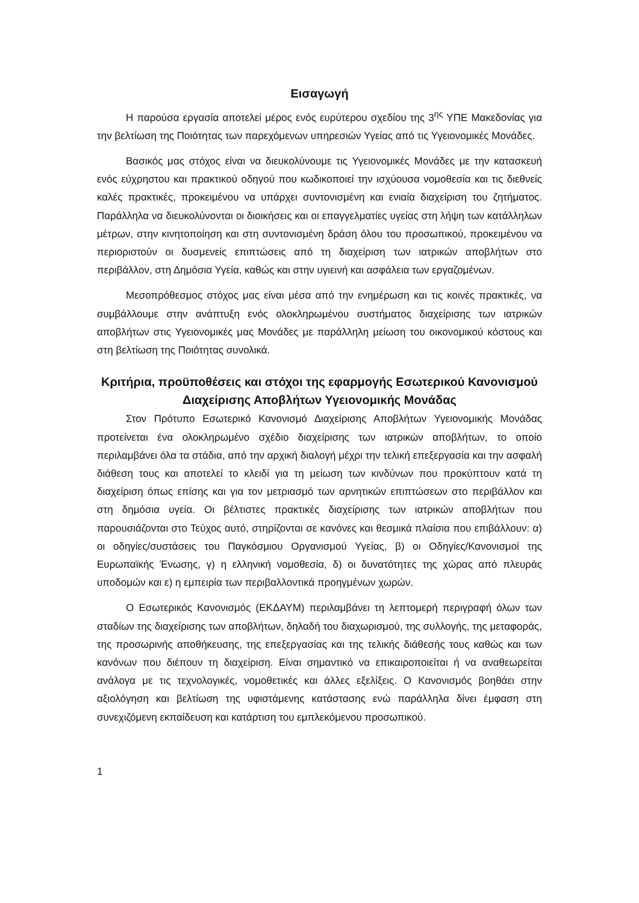Εισαγωγή
Η παρούσα εργασία αποτελεί μέρος ενός ευρύτερου σχεδίου της 3<sup>ης</sup> ΥΠΕ Μακεδονίας για την βελτίωση της Ποιότητας των παρεχόμενων υπηρεσιών Υγείας από τις Υγειονομικές Μονάδες.
Βασικός μας στόχος είναι να διευκολύνουμε τις Υγειονομικές Μονάδες με την κατασκευή ενός εύχρηστου και πρακτικού οδηγού που κωδικοποιεί την ισχύουσα νομοθεσία και τις διεθνείς καλές πρακτικές, προκειμένου να υπάρχει συντονισμένη και ενιαία διαχείριση του ζητήματος. Παράλληλα να διευκολύνονται οι διοικήσεις και οι επαγγελματίες υγείας στη λήψη των κατάλληλων μέτρων, στην κινητοποίηση και στη συντονισμένη δράση όλου του προσωπικού, προκειμένου να περιοριστούν οι δυσμενείς επιπτώσεις από τη διαχείριση των ιατρικών αποβλήτων στο περιβάλλον, στη Δημόσια Υγεία, καθώς και στην υγιεινή και ασφάλεια των εργαζομένων.
Μεσοπρόθεσμος στόχος μας είναι μέσα από την ενημέρωση και τις κοινές πρακτικές, να συμβάλλουμε στην ανάπτυξη ενός ολοκληρωμένου συστήματος διαχείρισης των ιατρικών αποβλήτων στις Υγειονομικές μας Μονάδες με παράλληλη μείωση του οικονομικού κόστους και στη βελτίωση της Ποιότητας συνολικά.
Κριτήρια, προϋποθέσεις και στόχοι της εφαρμογής Εσωτερικού Κανονισμού Διαχείρισης Αποβλήτων Υγειονομικής Μονάδας
Στον Πρότυπο Εσωτερικό Κανονισμό Διαχείρισης Αποβλήτων Υγειονομικής Μονάδας προτείνεται ένα ολοκληρωμένο σχέδιο διαχείρισης των ιατρικών αποβλήτων, το οποίο περιλαμβάνει όλα τα στάδια, από την αρχική διαλογή μέχρι την τελική επεξεργασία και την ασφαλή διάθεση τους και αποτελεί το κλειδί για τη μείωση των κινδύνων που προκύπτουν κατά τη διαχείριση όπως επίσης και για τον μετριασμό των αρνητικών επιπτώσεων στο περιβάλλον και στη δημόσια υγεία. Οι βέλτιστες πρακτικές διαχείρισης των ιατρικών αποβλήτων που παρουσιάζονται στο Τεύχος αυτό, στηρίζονται σε κανόνες και θεσμικά πλαίσια που επιβάλλουν: α) οι οδηγίες/συστάσεις του Παγκόσμιου Οργανισμού Υγείας, β) οι Οδηγίες/Κανονισμοί της Ευρωπαϊκής Ένωσης, γ) η ελληνική νομοθεσία, δ) οι δυνατότητες της χώρας από πλευράς υποδομών και ε) η εμπειρία των περιβαλλοντικά προηγμένων χωρών.
Ο Εσωτερικός Κανονισμός (ΕΚΔΑΥΜ) περιλαμβάνει τη λεπτομερή περιγραφή όλων των σταδίων της διαχείρισης των αποβλήτων, δηλαδή του διαχωρισμού, της συλλογής, της μεταφοράς, της προσωρινής αποθήκευσης, της επεξεργασίας και της τελικής διάθεσής τους καθώς και των κανόνων που διέπουν τη διαχείριση. Είναι σημαντικό να επικαιροποιείται ή να αναθεωρείται ανάλογα με τις τεχνολογικές, νομοθετικές και άλλες εξελίξεις. Ο Κανονισμός βοηθάει στην αξιολόγηση και βελτίωση της υφιστάμενης κατάστασης ενώ παράλληλα δίνει έμφαση στη συνεχιζόμενη εκπαίδευση και κατάρτιση του εμπλεκόμενου προσωπικού.
1